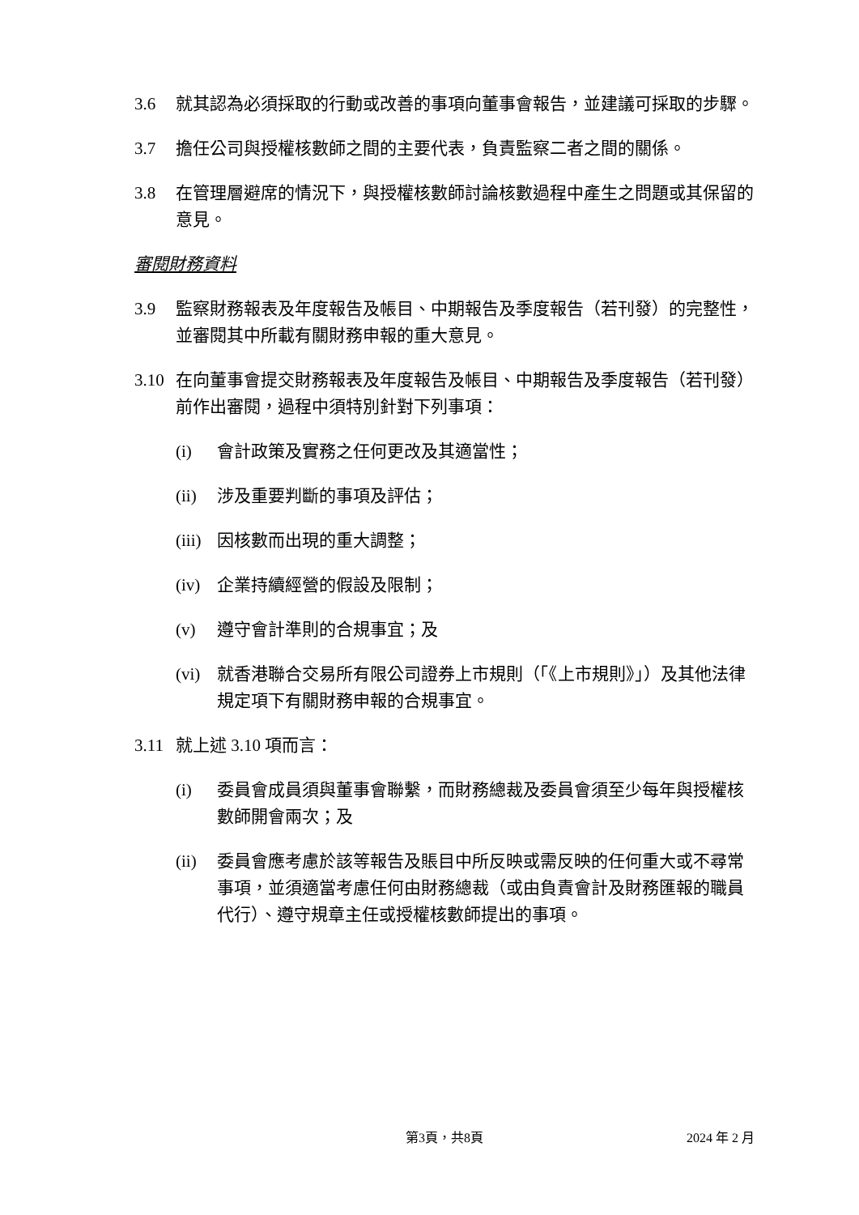3.6 就其認為必須採取的行動或改善的事項向董事會報告，並建議可採取的步驟。
3.7 擔任公司與授權核數師之間的主要代表，負責監察二者之間的關係。
3.8 在管理層避席的情況下，與授權核數師討論核數過程中產生之問題或其保留的意見。
審閱財務資料
3.9 監察財務報表及年度報告及帳目、中期報告及季度報告（若刊發）的完整性，並審閱其中所載有關財務申報的重大意見。
3.10 在向董事會提交財務報表及年度報告及帳目、中期報告及季度報告（若刊發）前作出審閱，過程中須特別針對下列事項：
(i) 會計政策及實務之任何更改及其適當性；
(ii) 涉及重要判斷的事項及評估；
(iii) 因核數而出現的重大調整；
(iv) 企業持續經營的假設及限制；
(v) 遵守會計準則的合規事宜；及
(vi) 就香港聯合交易所有限公司證券上市規則（「《上市規則》」）及其他法律規定項下有關財務申報的合規事宜。
3.11 就上述 3.10 項而言：
(i) 委員會成員須與董事會聯繫，而財務總裁及委員會須至少每年與授權核數師開會兩次；及
(ii) 委員會應考慮於該等報告及賬目中所反映或需反映的任何重大或不尋常事項，並須適當考慮任何由財務總裁（或由負責會計及財務匯報的職員代行）、遵守規章主任或授權核數師提出的事項。
第3頁，共8頁 2024 年 2 月